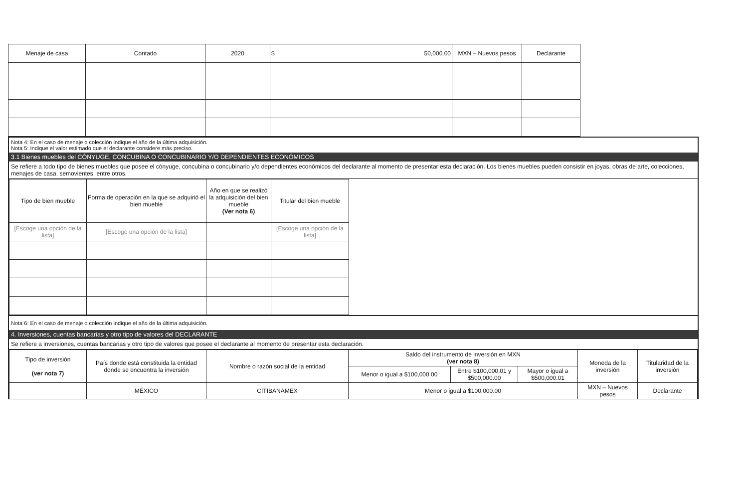| Menaje de casa | Contado | 2020 | $ 50,000.00 | MXN – Nuevos pesos | Declarante |
Nota 4: En el caso de menaje o colección indique el año de la última adquisición.
Nota 5: Indique el valor estimado que el declarante considere más preciso.
3.1 Bienes muebles del CÓNYUGE, CONCUBINA O CONCUBINARIO Y/O DEPENDIENTES ECONÓMICOS
Se refiere a todo tipo de bienes muebles que posee el cónyuge, concubina o concubinario y/o dependientes económicos del declarante al momento de presentar esta declaración. Los bienes muebles pueden consistir en joyas, obras de arte, colecciones, menajes de casa, semovientes, entre otros.
| Tipo de bien mueble | Forma de operación en la que se adquirió el bien mueble | Año en que se realizó la adquisición del bien mueble (Ver nota 6) | Titular del bien mueble |
| --- | --- | --- | --- |
| [Escoge una opción de la lista] | [Escoge una opción de la lista] | | [Escoge una opción de la lista] |
Nota 6: En el caso de menaje o colección indique el año de la última adquisición.
4. Inversiones, cuentas bancarias y otro tipo de valores del DECLARANTE
Se refiere a inversiones, cuentas bancarias y otro tipo de valores que posee el declarante al momento de presentar esta declaración.
| Tipo de inversión (ver nota 7) | País donde está constituida la entidad donde se encuentra la inversión | Nombre o razón social de la entidad | Saldo del instrumento de inversión en MXN (ver nota 8) | | | Moneda de la inversión | Titularidad de la inversión |
| --- | --- | --- | --- | --- | --- | --- | --- |
| | | | Menor o igual a $100,000.00 | Entre $100,000.01 y $500,000.00 | Mayor o igual a $500,000.01 | | |
| | MÉXICO | CITIBANAMEX | Menor o igual a $100,000.00 | | | MXN – Nuevos pesos | Declarante |